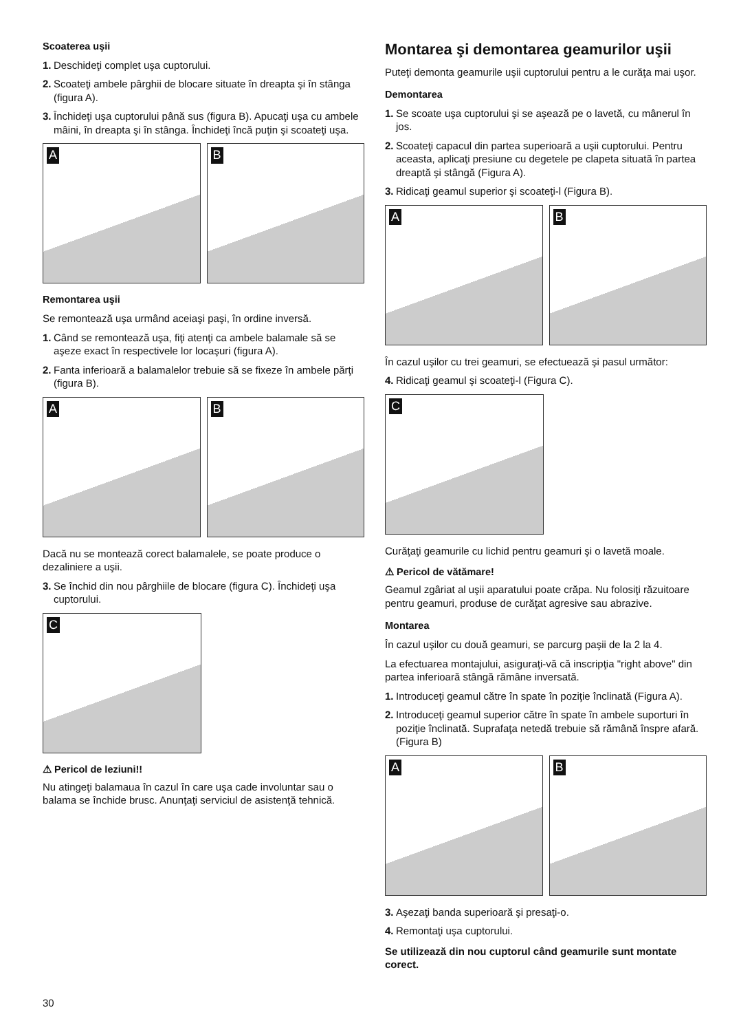Scoaterea uşii
1. Deschideţi complet uşa cuptorului.
2. Scoateţi ambele pârghii de blocare situate în dreapta şi în stânga (figura A).
3. Închideţi uşa cuptorului până sus (figura B). Apucaţi uşa cu ambele mâini, în dreapta şi în stânga. Închideţi încă puţin şi scoateţi uşa.
A
B
Remontarea uşii
Se remontează uşa urmând aceiaşi paşi, în ordine inversă.
1. Când se remontează uşa, fiţi atenţi ca ambele balamale să se aşeze exact în respectivele lor locaşuri (figura A).
2. Fanta inferioară a balamalelor trebuie să se fixeze în ambele părţi (figura B).
A
B
Dacă nu se montează corect balamalele, se poate produce o dezaliniere a uşii.
3. Se închid din nou pârghiile de blocare (figura C). Închideţi uşa cuptorului.
C
⚠ Pericol de leziuni!!
Nu atingeţi balamaua în cazul în care uşa cade involuntar sau o balama se închide brusc. Anunţaţi serviciul de asistenţă tehnică.
Montarea şi demontarea geamurilor uşii
Puteţi demonta geamurile uşii cuptorului pentru a le curăţa mai uşor.
Demontarea
1. Se scoate uşa cuptorului şi se aşează pe o lavetă, cu mânerul în jos.
2. Scoateţi capacul din partea superioară a uşii cuptorului. Pentru aceasta, aplicaţi presiune cu degetele pe clapeta situată în partea dreaptă şi stângă (Figura A).
3. Ridicaţi geamul superior şi scoateţi-l (Figura B).
A
B
În cazul uşilor cu trei geamuri, se efectuează şi pasul următor:
4. Ridicaţi geamul şi scoateţi-l (Figura C).
C
Curăţaţi geamurile cu lichid pentru geamuri şi o lavetă moale.
⚠ Pericol de vătămare!
Geamul zgâriat al uşii aparatului poate crăpa. Nu folosiţi răzuitoare pentru geamuri, produse de curăţat agresive sau abrazive.
Montarea
În cazul uşilor cu două geamuri, se parcurg paşii de la 2 la 4.
La efectuarea montajului, asiguraţi-vă că inscripţia "right above" din partea inferioară stângă rămâne inversată.
1. Introduceţi geamul către în spate în poziţie înclinată (Figura A).
2. Introduceţi geamul superior către în spate în ambele suporturi în poziţie înclinată. Suprafaţa netedă trebuie să rămână înspre afară. (Figura B)
A
B
3. Aşezaţi banda superioară şi presaţi-o.
4. Remontaţi uşa cuptorului.
Se utilizează din nou cuptorul când geamurile sunt montate corect.
30